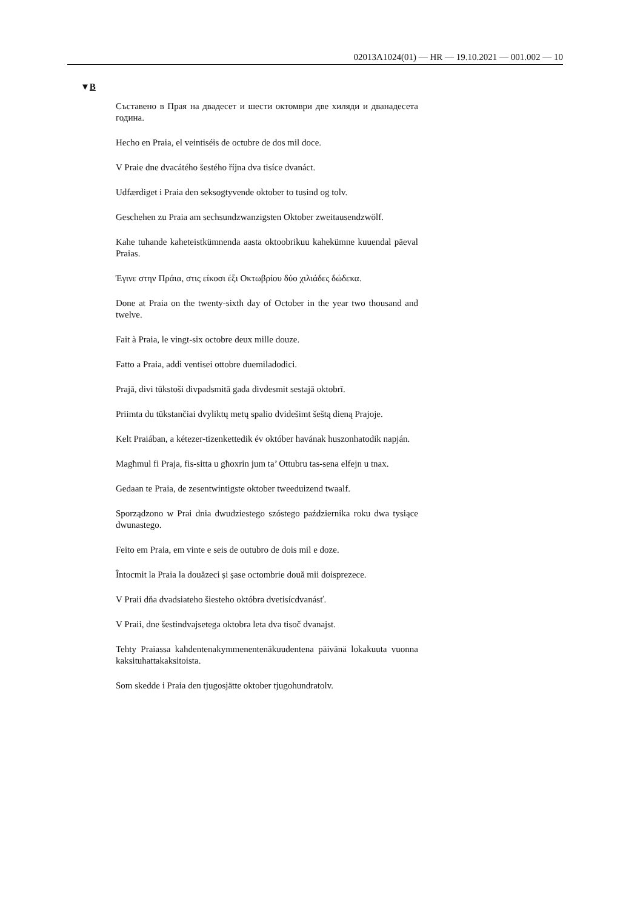02013A1024(01) — HR — 19.10.2021 — 001.002 — 10
▼B
Съставено в Прая на двадесет и шести октомври две хиляди и дванадесета година.
Hecho en Praia, el veintiséis de octubre de dos mil doce.
V Praie dne dvacátého šestého října dva tisíce dvanáct.
Udfærdiget i Praia den seksogtyvende oktober to tusind og tolv.
Geschehen zu Praia am sechsundzwanzigsten Oktober zweitausen­dzwölf.
Kahe tuhande kaheteistkümnenda aasta oktoobrikuu kahekümne kuuendal päeval Praias.
Έγινε στην Πράια, στις είκοσι έξι Οκτωβρίου δύο χιλιάδες δώδεκα.
Done at Praia on the twenty-sixth day of October in the year two thousand and twelve.
Fait à Praia, le vingt-six octobre deux mille douze.
Fatto a Praia, addì ventisei ottobre duemiladodici.
Prajā, divi tūkstoši divpadsmitā gada divdesmit sestajā oktobrī.
Priimta du tūkstančiai dvyliktų metų spalio dvidešimt šeštą dieną Prajoje.
Kelt Praiában, a kétezer-tizenkettedik év október havának huszonhatodik napján.
Magħmul fi Praja, fis-sitta u għoxrin jum ta’ Ottubru tas-sena elfejn u tnax.
Gedaan te Praia, de zesentwintigste oktober tweeduizend twaalf.
Sporządzono w Prai dnia dwudziestego szóstego października roku dwa tysiące dwunastego.
Feito em Praia, em vinte e seis de outubro de dois mil e doze.
Întocmit la Praia la douăzeci și șase octombrie două mii doisprezece.
V Praii dňa dvadsiateho šiesteho októbra dvetisícdvanásť.
V Praii, dne šestindvajsetega oktobra leta dva tisoč dvanajst.
Tehty Praiassa kahdentenakymmenentenäkuudentena päivänä lokakuuta vuonna kaksituhattakaksitoista.
Som skedde i Praia den tjugosjätte oktober tjugohundratolv.